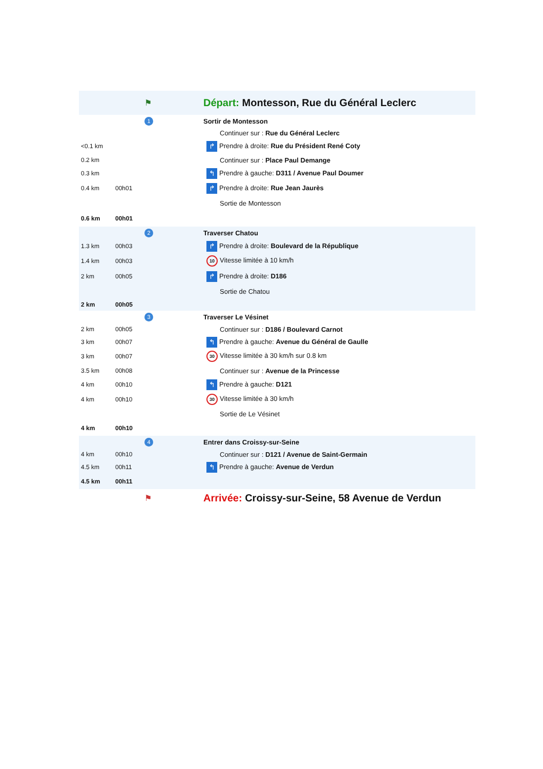| | | ⚑ | Départ: Montesson, Rue du Général Leclerc |
| | | 1 | Sortir de Montesson |
| | | | Continuer sur : Rue du Général Leclerc |
| <0.1 km | | | ↱ Prendre à droite: Rue du Président René Coty |
| 0.2 km | | | Continuer sur : Place Paul Demange |
| 0.3 km | | | ↰ Prendre à gauche: D311 / Avenue Paul Doumer |
| 0.4 km | 00h01 | | ↱ Prendre à droite: Rue Jean Jaurès |
| | | | Sortie de Montesson |
| 0.6 km | 00h01 | | |
| | | 2 | Traverser Chatou |
| 1.3 km | 00h03 | | ↱ Prendre à droite: Boulevard de la République |
| 1.4 km | 00h03 | | 10 Vitesse limitée à 10 km/h |
| 2 km | 00h05 | | ↱ Prendre à droite: D186 |
| | | | Sortie de Chatou |
| 2 km | 00h05 | | |
| | | 3 | Traverser Le Vésinet |
| 2 km | 00h05 | | Continuer sur : D186 / Boulevard Carnot |
| 3 km | 00h07 | | ↰ Prendre à gauche: Avenue du Général de Gaulle |
| 3 km | 00h07 | | 30 Vitesse limitée à 30 km/h sur 0.8 km |
| 3.5 km | 00h08 | | Continuer sur : Avenue de la Princesse |
| 4 km | 00h10 | | ↰ Prendre à gauche: D121 |
| 4 km | 00h10 | | 30 Vitesse limitée à 30 km/h |
| | | | Sortie de Le Vésinet |
| 4 km | 00h10 | | |
| | | 4 | Entrer dans Croissy-sur-Seine |
| 4 km | 00h10 | | Continuer sur : D121 / Avenue de Saint-Germain |
| 4.5 km | 00h11 | | ↰ Prendre à gauche: Avenue de Verdun |
| 4.5 km | 00h11 | | |
| | | ⚑ | Arrivée: Croissy-sur-Seine, 58 Avenue de Verdun |